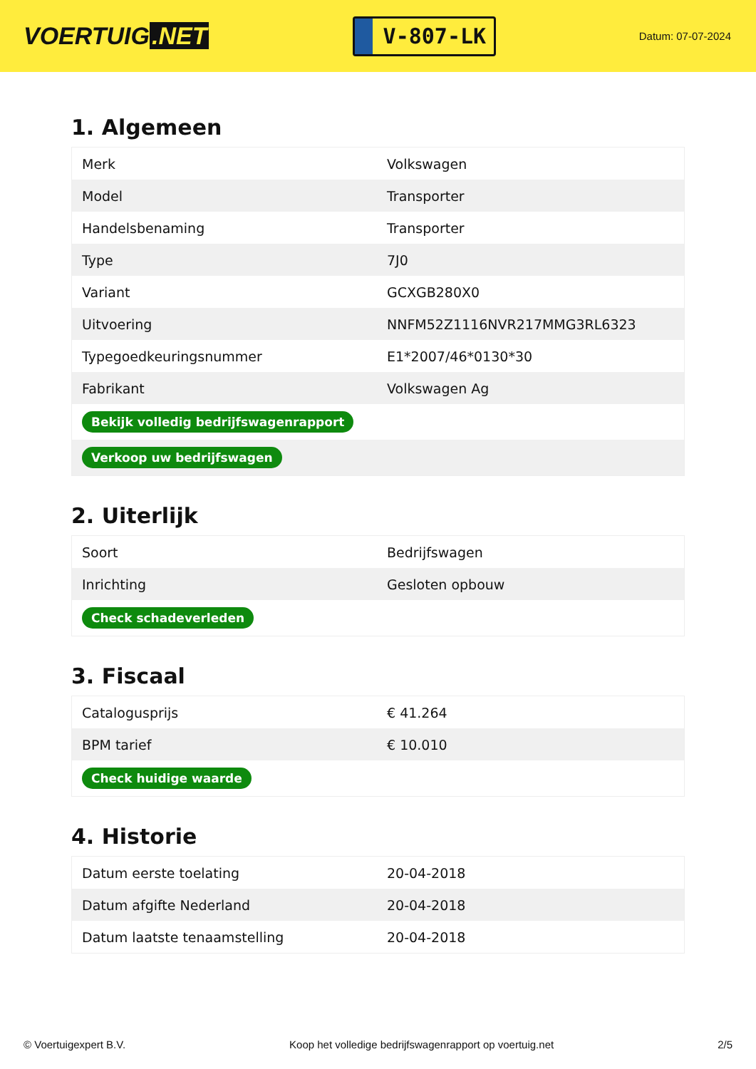VOERTUIG.NET
V-807-LK
Datum: 07-07-2024
1. Algemeen
| Merk | Volkswagen |
| Model | Transporter |
| Handelsbenaming | Transporter |
| Type | 7J0 |
| Variant | GCXGB280X0 |
| Uitvoering | NNFM52Z1116NVR217MMG3RL6323 |
| Typegoedkeuringsnummer | E1*2007/46*0130*30 |
| Fabrikant | Volkswagen Ag |
| Bekijk volledig bedrijfswagenrapport | |
| Verkoop uw bedrijfswagen | |
2. Uiterlijk
| Soort | Bedrijfswagen |
| Inrichting | Gesloten opbouw |
| Check schadeverleden | |
3. Fiscaal
| Catalogusprijs | € 41.264 |
| BPM tarief | € 10.010 |
| Check huidige waarde | |
4. Historie
| Datum eerste toelating | 20-04-2018 |
| Datum afgifte Nederland | 20-04-2018 |
| Datum laatste tenaamstelling | 20-04-2018 |
© Voertuigexpert B.V. Koop het volledige bedrijfswagenrapport op voertuig.net 2/5